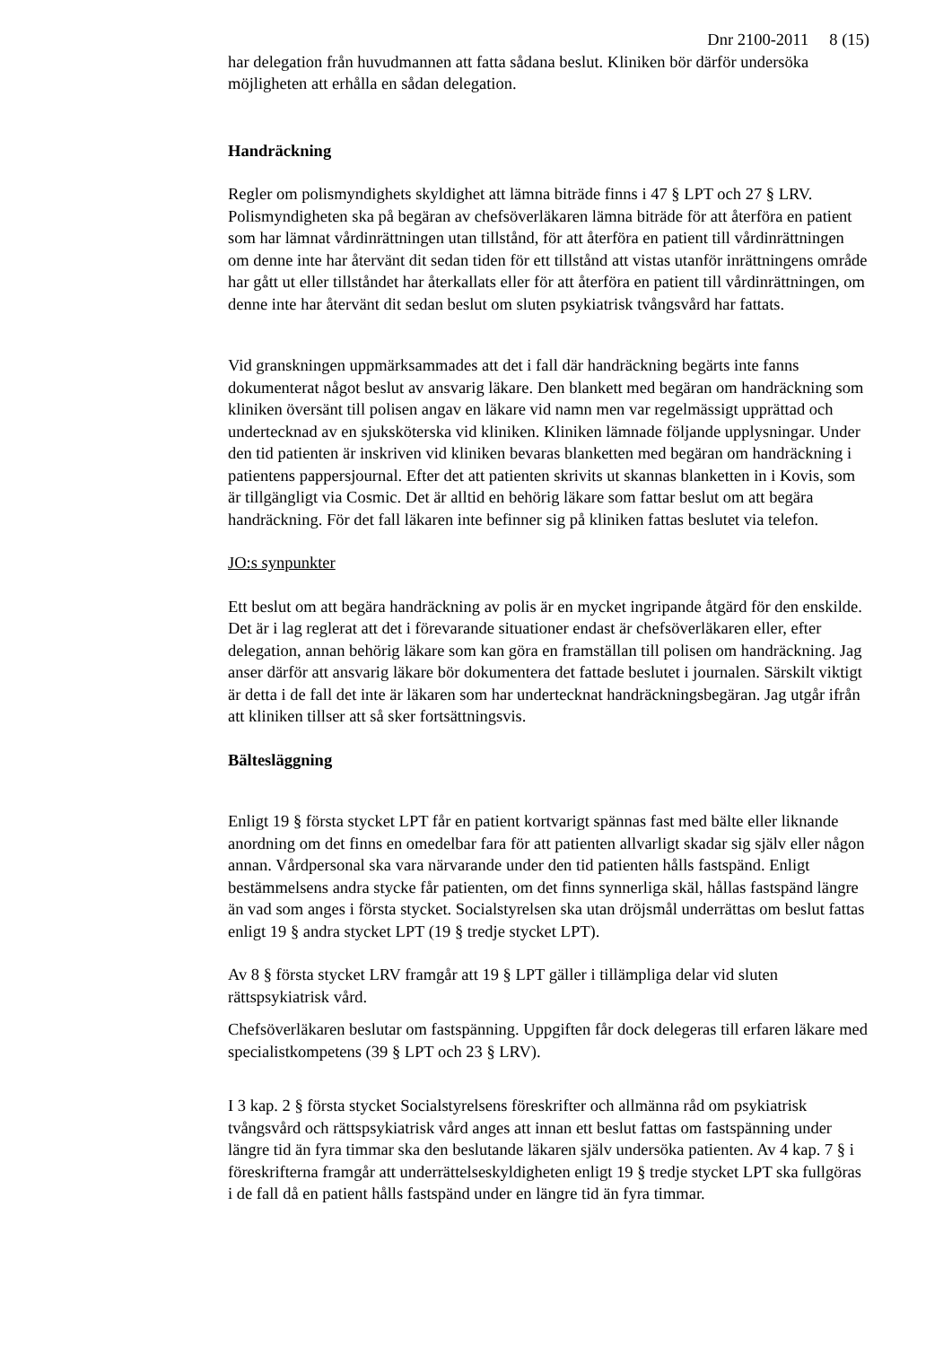Dnr 2100-2011 8 (15)
har delegation från huvudmannen att fatta sådana beslut. Kliniken bör därför undersöka möjligheten att erhålla en sådan delegation.
Handräckning
Regler om polismyndighets skyldighet att lämna biträde finns i 47 § LPT och 27 § LRV. Polismyndigheten ska på begäran av chefsöverläkaren lämna biträde för att återföra en patient som har lämnat vårdinrättningen utan tillstånd, för att återföra en patient till vårdinrättningen om denne inte har återvänt dit sedan tiden för ett tillstånd att vistas utanför inrättningens område har gått ut eller tillståndet har återkallats eller för att återföra en patient till vårdinrättningen, om denne inte har återvänt dit sedan beslut om sluten psykiatrisk tvångsvård har fattats.
Vid granskningen uppmärksammades att det i fall där handräckning begärts inte fanns dokumenterat något beslut av ansvarig läkare. Den blankett med begäran om handräckning som kliniken översänt till polisen angav en läkare vid namn men var regelmässigt upprättad och undertecknad av en sjuksköterska vid kliniken. Kliniken lämnade följande upplysningar. Under den tid patienten är inskriven vid kliniken bevaras blanketten med begäran om handräckning i patientens pappersjournal. Efter det att patienten skrivits ut skannas blanketten in i Kovis, som är tillgängligt via Cosmic. Det är alltid en behörig läkare som fattar beslut om att begära handräckning. För det fall läkaren inte befinner sig på kliniken fattas beslutet via telefon.
JO:s synpunkter
Ett beslut om att begära handräckning av polis är en mycket ingripande åtgärd för den enskilde. Det är i lag reglerat att det i förevarande situationer endast är chefsöverläkaren eller, efter delegation, annan behörig läkare som kan göra en framställan till polisen om handräckning. Jag anser därför att ansvarig läkare bör dokumentera det fattade beslutet i journalen. Särskilt viktigt är detta i de fall det inte är läkaren som har undertecknat handräckningsbegäran. Jag utgår ifrån att kliniken tillser att så sker fortsättningsvis.
Bältesläggning
Enligt 19 § första stycket LPT får en patient kortvarigt spännas fast med bälte eller liknande anordning om det finns en omedelbar fara för att patienten allvarligt skadar sig själv eller någon annan. Vårdpersonal ska vara närvarande under den tid patienten hålls fastspänd. Enligt bestämmelsens andra stycke får patienten, om det finns synnerliga skäl, hållas fastspänd längre än vad som anges i första stycket. Socialstyrelsen ska utan dröjsmål underrättas om beslut fattas enligt 19 § andra stycket LPT (19 § tredje stycket LPT).
Av 8 § första stycket LRV framgår att 19 § LPT gäller i tillämpliga delar vid sluten rättspsykiatrisk vård.
Chefsöverläkaren beslutar om fastspänning. Uppgiften får dock delegeras till erfaren läkare med specialistkompetens (39 § LPT och 23 § LRV).
I 3 kap. 2 § första stycket Socialstyrelsens föreskrifter och allmänna råd om psykiatrisk tvångsvård och rättspsykiatrisk vård anges att innan ett beslut fattas om fastspänning under längre tid än fyra timmar ska den beslutande läkaren själv undersöka patienten. Av 4 kap. 7 § i föreskrifterna framgår att underrättelseskyldigheten enligt 19 § tredje stycket LPT ska fullgöras i de fall då en patient hålls fastspänd under en längre tid än fyra timmar.